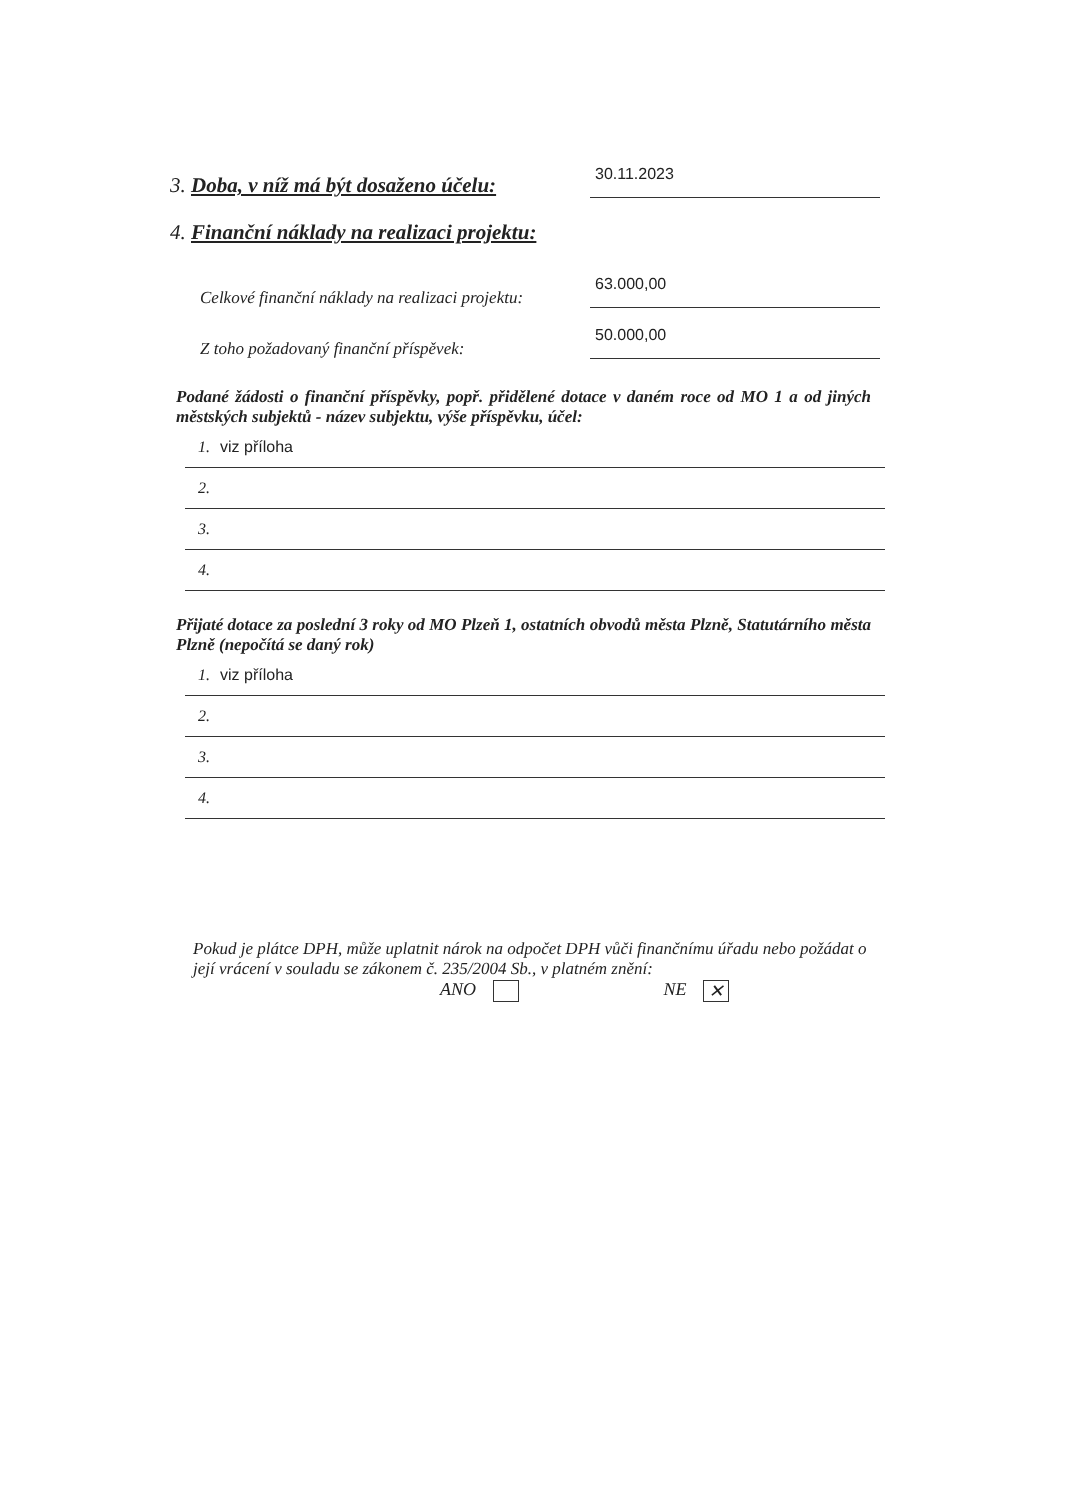3. Doba, v níž má být dosaženo účelu:
30.11.2023
4. Finanční náklady na realizaci projektu:
Celkové finanční náklady na realizaci projektu:
63.000,00
Z toho požadovaný finanční příspěvek:
50.000,00
Podané žádosti o finanční příspěvky, popř. přidělené dotace v daném roce od MO 1 a od jiných městských subjektů - název subjektu, výše příspěvku, účel:
1. viz příloha
2.
3.
4.
Přijaté dotace za poslední 3 roky od MO Plzeň 1, ostatních obvodů města Plzně, Statutárního města Plzně (nepočítá se daný rok)
1. viz příloha
2.
3.
4.
Pokud je plátce DPH, může uplatnit nárok na odpočet DPH vůči finančnímu úřadu nebo požádat o její vrácení v souladu se zákonem č. 235/2004 Sb., v platném znění:
ANO NE ✕